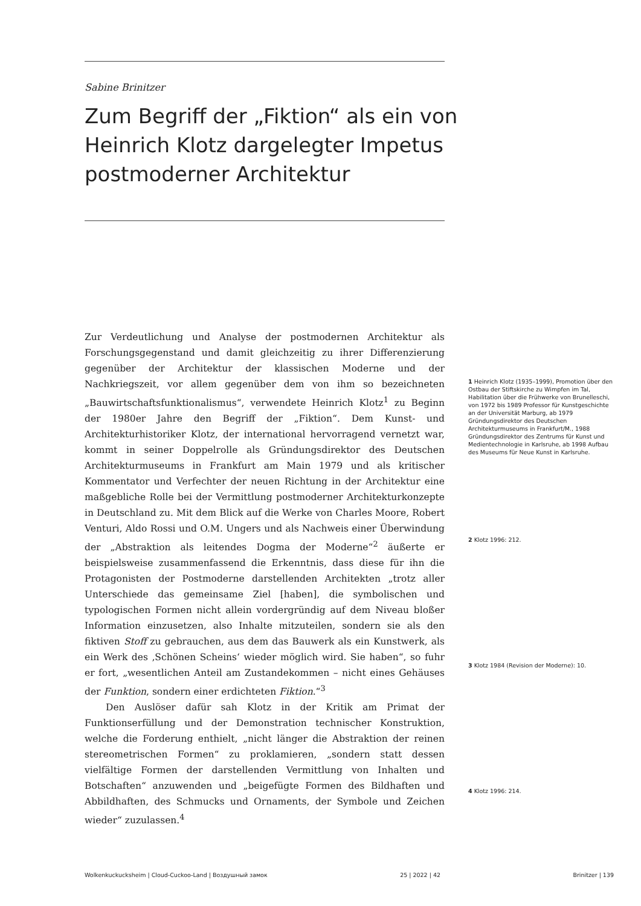Sabine Brinitzer
Zum Begriff der „Fiktion“ als ein von Heinrich Klotz dargelegter Impetus postmoderner Architektur
Zur Verdeutlichung und Analyse der postmodernen Architektur als Forschungsgegenstand und damit gleichzeitig zu ihrer Differenzierung gegenüber der Architektur der klassischen Moderne und der Nachkriegszeit, vor allem gegenüber dem von ihm so bezeichneten „Bauwirtschaftsfunktionalismus“, verwendete Heinrich Klotz<sup>1</sup> zu Beginn der 1980er Jahre den Begriff der „Fiktion“. Dem Kunst- und Architekturhistoriker Klotz, der international hervorragend vernetzt war, kommt in seiner Doppelrolle als Gründungsdirektor des Deutschen Architekturmuseums in Frankfurt am Main 1979 und als kritischer Kommentator und Verfechter der neuen Richtung in der Architektur eine maßgebliche Rolle bei der Vermittlung postmoderner Architekturkonzepte in Deutschland zu. Mit dem Blick auf die Werke von Charles Moore, Robert Venturi, Aldo Rossi und O.M. Ungers und als Nachweis einer Überwindung der „Abstraktion als leitendes Dogma der Moderne“<sup>2</sup> äußerte er beispielsweise zusammenfassend die Erkenntnis, dass diese für ihn die Protagonisten der Postmoderne darstellenden Architekten „trotz aller Unterschiede das gemeinsame Ziel [haben], die symbolischen und typologischen Formen nicht allein vordergründig auf dem Niveau bloßer Information einzusetzen, also Inhalte mitzuteilen, sondern sie als den fiktiven Stoff zu gebrauchen, aus dem das Bauwerk als ein Kunstwerk, als ein Werk des ‚Schönen Scheins‘ wieder möglich wird. Sie haben“, so fuhr er fort, „wesentlichen Anteil am Zustandekommen – nicht eines Gehäuses der Funktion, sondern einer erdichteten Fiktion.“<sup>3</sup>
Den Auslöser dafür sah Klotz in der Kritik am Primat der Funktionserfüllung und der Demonstration technischer Konstruktion, welche die Forderung enthielt, „nicht länger die Abstraktion der reinen stereometrischen Formen“ zu proklamieren, „sondern statt dessen vielfältige Formen der darstellenden Vermittlung von Inhalten und Botschaften“ anzuwenden und „beigefügte Formen des Bildhaften und Abbildhaften, des Schmucks und Ornaments, der Symbole und Zeichen wieder“ zuzulassen.<sup>4</sup>
1 Heinrich Klotz (1935–1999), Promotion über den Ostbau der Stiftskirche zu Wimpfen im Tal, Habilitation über die Frühwerke von Brunelleschi, von 1972 bis 1989 Professor für Kunstgeschichte an der Universität Marburg, ab 1979 Gründungsdirektor des Deutschen Architekturmuseums in Frankfurt/M., 1988 Gründungsdirektor des Zentrums für Kunst und Medientechnologie in Karlsruhe, ab 1998 Aufbau des Museums für Neue Kunst in Karlsruhe.
2 Klotz 1996: 212.
3 Klotz 1984 (Revision der Moderne): 10.
4 Klotz 1996: 214.
Wolkenkuckucksheim | Cloud-Cuckoo-Land | Воздушный замок 25 | 2022 | 42 Brinitzer | 139